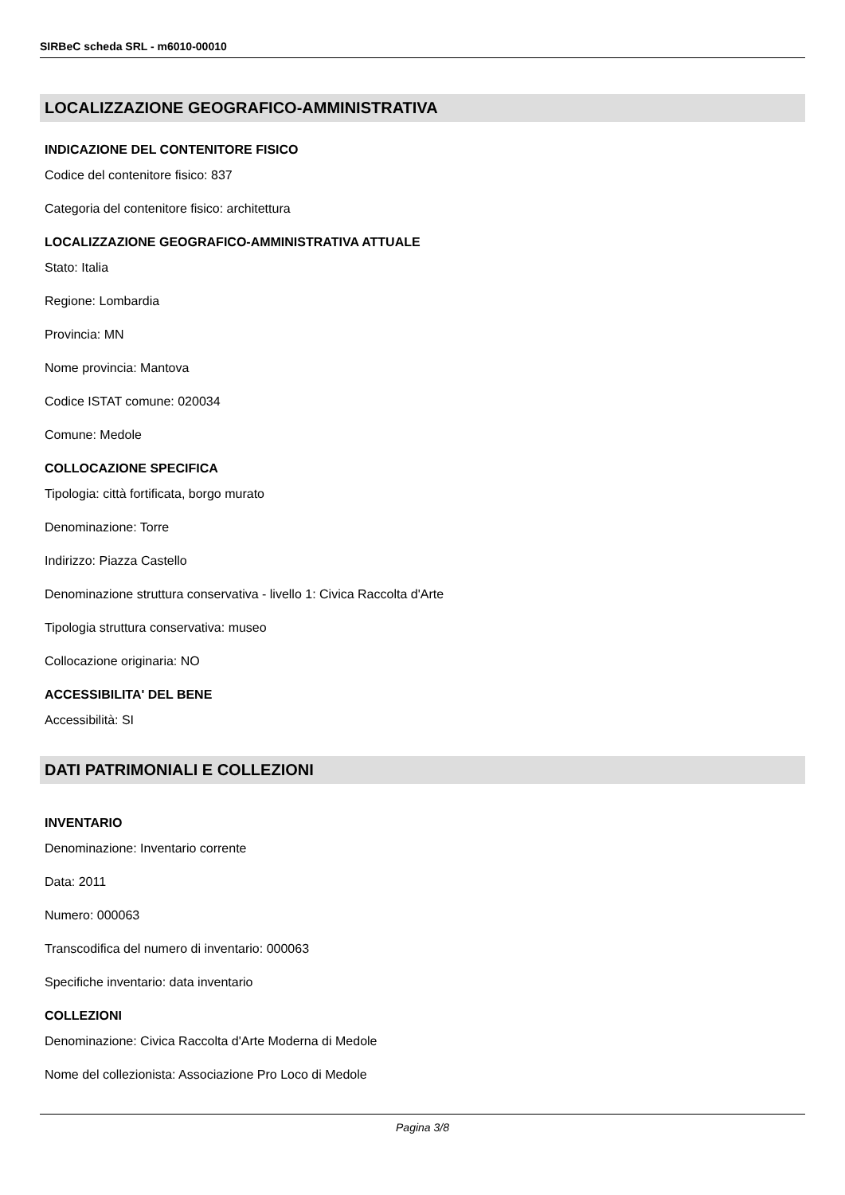SIRBeC scheda SRL - m6010-00010
LOCALIZZAZIONE GEOGRAFICO-AMMINISTRATIVA
INDICAZIONE DEL CONTENITORE FISICO
Codice del contenitore fisico: 837
Categoria del contenitore fisico: architettura
LOCALIZZAZIONE GEOGRAFICO-AMMINISTRATIVA ATTUALE
Stato: Italia
Regione: Lombardia
Provincia: MN
Nome provincia: Mantova
Codice ISTAT comune: 020034
Comune: Medole
COLLOCAZIONE SPECIFICA
Tipologia: città fortificata, borgo murato
Denominazione: Torre
Indirizzo: Piazza Castello
Denominazione struttura conservativa - livello 1: Civica Raccolta d'Arte
Tipologia struttura conservativa: museo
Collocazione originaria: NO
ACCESSIBILITA' DEL BENE
Accessibilità: SI
DATI PATRIMONIALI E COLLEZIONI
INVENTARIO
Denominazione: Inventario corrente
Data: 2011
Numero: 000063
Transcodifica del numero di inventario: 000063
Specifiche inventario: data inventario
COLLEZIONI
Denominazione: Civica Raccolta d'Arte Moderna di Medole
Nome del collezionista: Associazione Pro Loco di Medole
Pagina 3/8